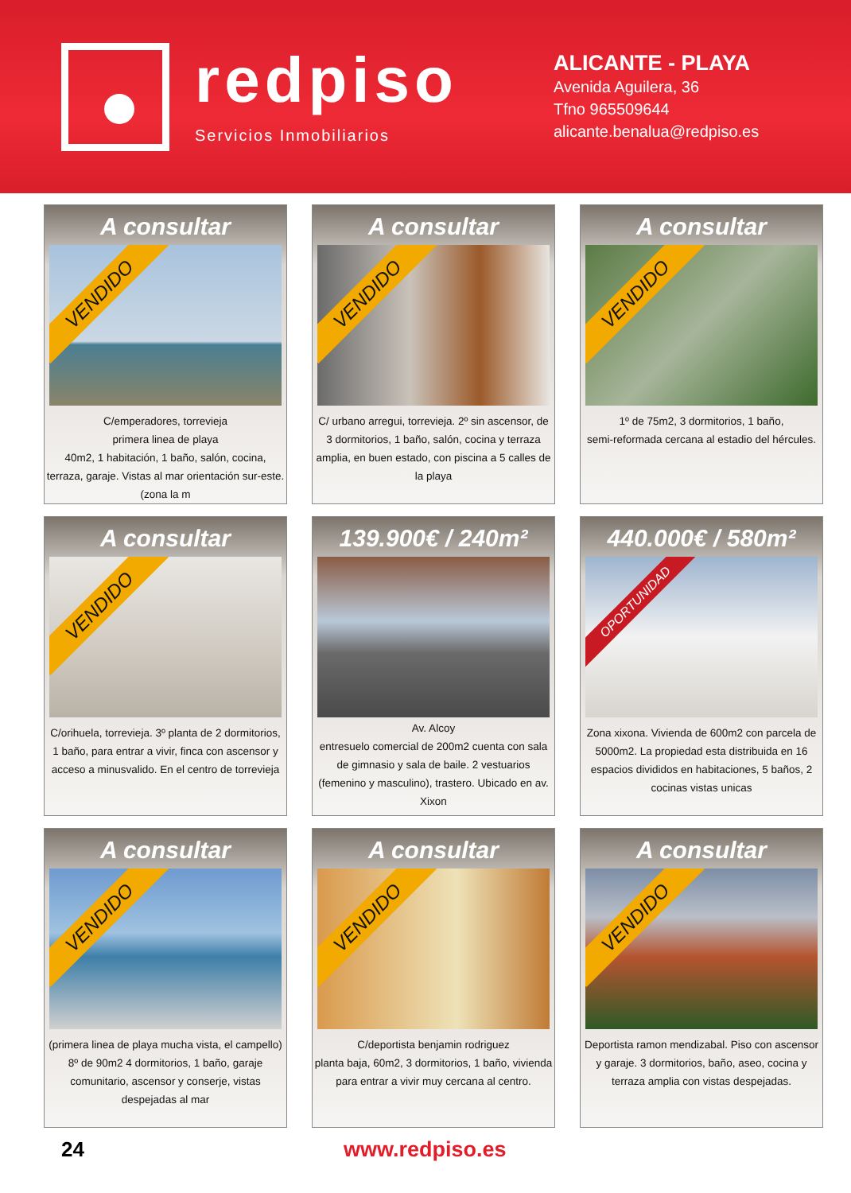redpiso
Servicios Inmobiliarios
ALICANTE - PLAYA
Avenida Aguilera, 36
Tfno 965509644
alicante.benalua@redpiso.es
A consultar
VENDIDO
C/emperadores, torrevieja
primera linea de playa
40m2, 1 habitación, 1 baño, salón, cocina, terraza, garaje. Vistas al mar orientación sur-este. (zona la m
A consultar
VENDIDO
C/ urbano arregui, torrevieja. 2º sin ascensor, de 3 dormitorios, 1 baño, salón, cocina y terraza amplia, en buen estado, con piscina a 5 calles de la playa
A consultar
VENDIDO
1º de 75m2, 3 dormitorios, 1 baño,
semi-reformada cercana al estadio del hércules.
A consultar
VENDIDO
C/orihuela, torrevieja. 3º planta de 2 dormitorios, 1 baño, para entrar a vivir, finca con ascensor y acceso a minusvalido. En el centro de torrevieja
139.900€ / 240m²
Av. Alcoy
entresuelo comercial de 200m2 cuenta con sala de gimnasio y sala de baile. 2 vestuarios (femenino y masculino), trastero. Ubicado en av. Xixon
440.000€ / 580m²
OPORTUNIDAD
Zona xixona. Vivienda de 600m2 con parcela de 5000m2. La propiedad esta distribuida en 16 espacios divididos en habitaciones, 5 baños, 2 cocinas vistas unicas
A consultar
VENDIDO
(primera linea de playa mucha vista, el campello) 8º de 90m2 4 dormitorios, 1 baño, garaje comunitario, ascensor y conserje, vistas despejadas al mar
A consultar
VENDIDO
C/deportista benjamin rodriguez
planta baja, 60m2, 3 dormitorios, 1 baño, vivienda para entrar a vivir muy cercana al centro.
A consultar
VENDIDO
Deportista ramon mendizabal. Piso con ascensor y garaje. 3 dormitorios, baño, aseo, cocina y terraza amplia con vistas despejadas.
24 www.redpiso.es